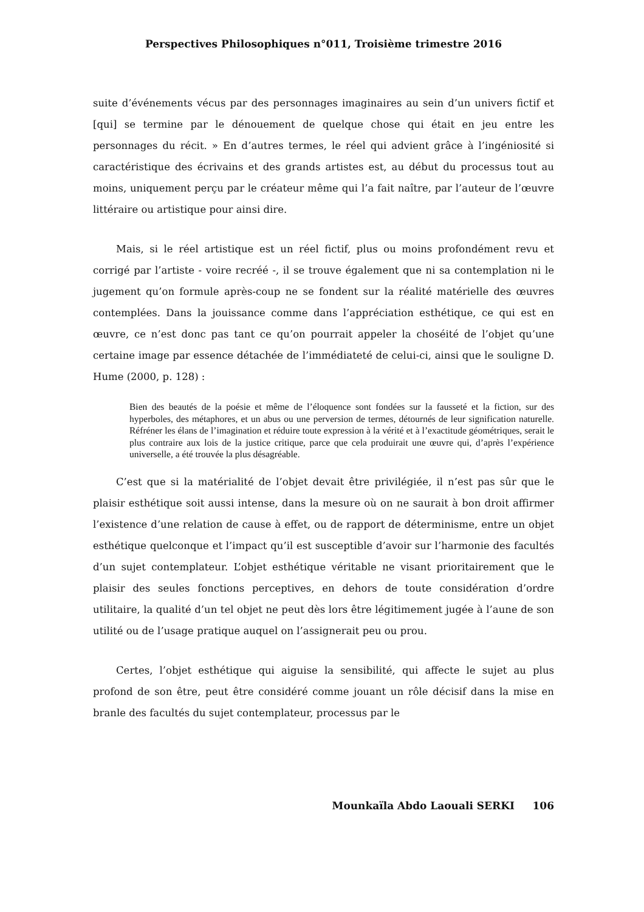Perspectives Philosophiques n°011, Troisième trimestre 2016
suite d’événements vécus par des personnages imaginaires au sein d’un univers fictif et [qui] se termine par le dénouement de quelque chose qui était en jeu entre les personnages du récit. » En d’autres termes, le réel qui advient grâce à l’ingéniosité si caractéristique des écrivains et des grands artistes est, au début du processus tout au moins, uniquement perçu par le créateur même qui l’a fait naître, par l’auteur de l’œuvre littéraire ou artistique pour ainsi dire.
Mais, si le réel artistique est un réel fictif, plus ou moins profondément revu et corrigé par l’artiste - voire recréé -, il se trouve également que ni sa contemplation ni le jugement qu’on formule après-coup ne se fondent sur la réalité matérielle des œuvres contemplées. Dans la jouissance comme dans l’appréciation esthétique, ce qui est en œuvre, ce n’est donc pas tant ce qu’on pourrait appeler la choséité de l’objet qu’une certaine image par essence détachée de l’immédiateté de celui-ci, ainsi que le souligne D. Hume (2000, p. 128) :
Bien des beautés de la poésie et même de l’éloquence sont fondées sur la fausseté et la fiction, sur des hyperboles, des métaphores, et un abus ou une perversion de termes, détournés de leur signification naturelle. Réfréner les élans de l’imagination et réduire toute expression à la vérité et à l’exactitude géométriques, serait le plus contraire aux lois de la justice critique, parce que cela produirait une œuvre qui, d’après l’expérience universelle, a été trouvée la plus désagréable.
C’est que si la matérialité de l’objet devait être privilégiée, il n’est pas sûr que le plaisir esthétique soit aussi intense, dans la mesure où on ne saurait à bon droit affirmer l’existence d’une relation de cause à effet, ou de rapport de déterminisme, entre un objet esthétique quelconque et l’impact qu’il est susceptible d’avoir sur l’harmonie des facultés d’un sujet contemplateur. L’objet esthétique véritable ne visant prioritairement que le plaisir des seules fonctions perceptives, en dehors de toute considération d’ordre utilitaire, la qualité d’un tel objet ne peut dès lors être légitimement jugée à l’aune de son utilité ou de l’usage pratique auquel on l’assignerait peu ou prou.
Certes, l’objet esthétique qui aiguise la sensibilité, qui affecte le sujet au plus profond de son être, peut être considéré comme jouant un rôle décisif dans la mise en branle des facultés du sujet contemplateur, processus par le
Mounkaïla Abdo Laouali SERKI 106